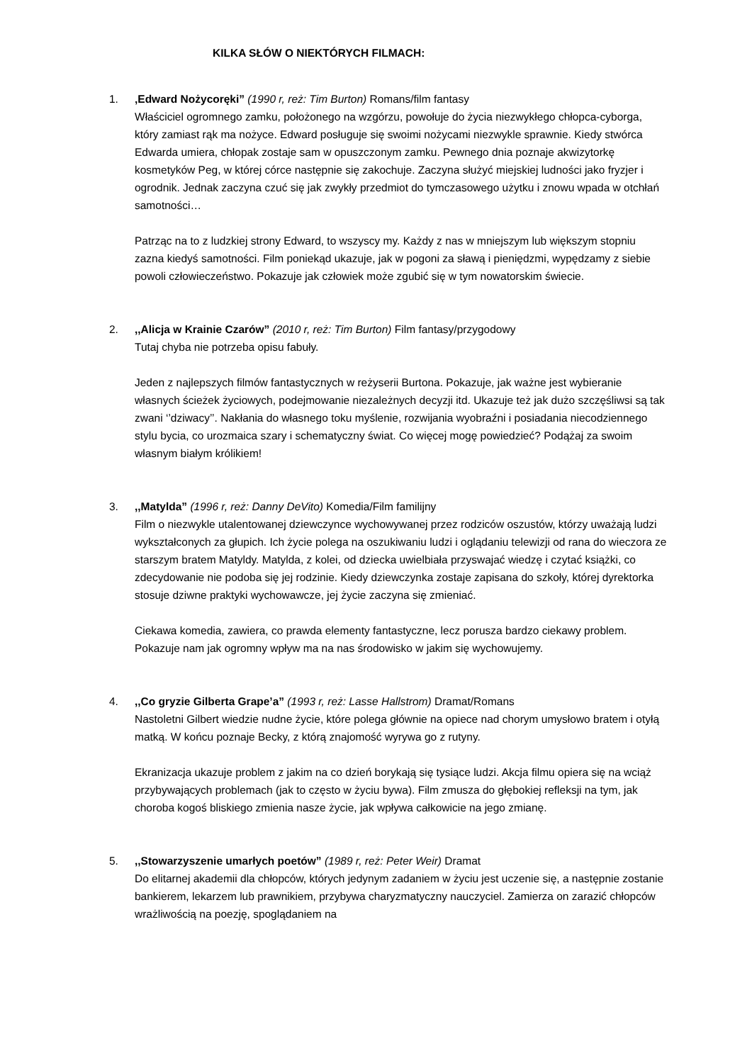KILKA SŁÓW O NIEKTÓRYCH FILMACH:
1. ‚Edward Nożycoręki” (1990 r, reż: Tim Burton) Romans/film fantasy
Właściciel ogromnego zamku, położonego na wzgórzu, powołuje do życia niezwykłego chłopca-cyborga, który zamiast rąk ma nożyce. Edward posługuje się swoimi nożycami niezwykle sprawnie. Kiedy stwórca Edwarda umiera, chłopak zostaje sam w opuszczonym zamku. Pewnego dnia poznaje akwizytorkę kosmetyków Peg, w której córce następnie się zakochuje. Zaczyna służyć miejskiej ludności jako fryzjer i ogrodnik. Jednak zaczyna czuć się jak zwykły przedmiot do tymczasowego użytku i znowu wpada w otchłań samotności…
Patrząc na to z ludzkiej strony Edward, to wszyscy my. Każdy z nas w mniejszym lub większym stopniu zazna kiedyś samotności. Film poniekąd ukazuje, jak w pogoni za sławą i pieniędzmi, wypędzamy z siebie powoli człowieczeństwo. Pokazuje jak człowiek może zgubić się w tym nowatorskim świecie.
2. ,,Alicja w Krainie Czarów” (2010 r, reż: Tim Burton) Film fantasy/przygodowy
Tutaj chyba nie potrzeba opisu fabuły.
Jeden z najlepszych filmów fantastycznych w reżyserii Burtona. Pokazuje, jak ważne jest wybieranie własnych ścieżek życiowych, podejmowanie niezależnych decyzji itd. Ukazuje też jak dużo szczęśliwsi są tak zwani ‘’dziwacy’’. Nakłania do własnego toku myślenie, rozwijania wyobraźni i posiadania niecodziennego stylu bycia, co urozmaica szary i schematyczny świat. Co więcej mogę powiedzieć? Podążaj za swoim własnym białym królikiem!
3. ,,Matylda” (1996 r, reż: Danny DeVito) Komedia/Film familijny
Film o niezwykle utalentowanej dziewczynce wychowywanej przez rodziców oszustów, którzy uważają ludzi wykształconych za głupich. Ich życie polega na oszukiwaniu ludzi i oglądaniu telewizji od rana do wieczora ze starszym bratem Matyldy. Matylda, z kolei, od dziecka uwielbiała przyswajać wiedzę i czytać książki, co zdecydowanie nie podoba się jej rodzinie. Kiedy dziewczynka zostaje zapisana do szkoły, której dyrektorka stosuje dziwne praktyki wychowawcze, jej życie zaczyna się zmieniać.
Ciekawa komedia, zawiera, co prawda elementy fantastyczne, lecz porusza bardzo ciekawy problem. Pokazuje nam jak ogromny wpływ ma na nas środowisko w jakim się wychowujemy.
4. ,,Co gryzie Gilberta Grape’a” (1993 r, reż: Lasse Hallstrom) Dramat/Romans
Nastoletni Gilbert wiedzie nudne życie, które polega głównie na opiece nad chorym umysłowo bratem i otyłą matką. W końcu poznaje Becky, z którą znajomość wyrywa go z rutyny.
Ekranizacja ukazuje problem z jakim na co dzień borykają się tysiące ludzi. Akcja filmu opiera się na wciąż przybywających problemach (jak to często w życiu bywa). Film zmusza do głębokiej refleksji na tym, jak choroba kogoś bliskiego zmienia nasze życie, jak wpływa całkowicie na jego zmianę.
5. ,,Stowarzyszenie umarłych poetów” (1989 r, reż: Peter Weir) Dramat
Do elitarnej akademii dla chłopców, których jedynym zadaniem w życiu jest uczenie się, a następnie zostanie bankierem, lekarzem lub prawnikiem, przybywa charyzmatyczny nauczyciel. Zamierza on zarazić chłopców wrażliwością na poezję, spoglądaniem na